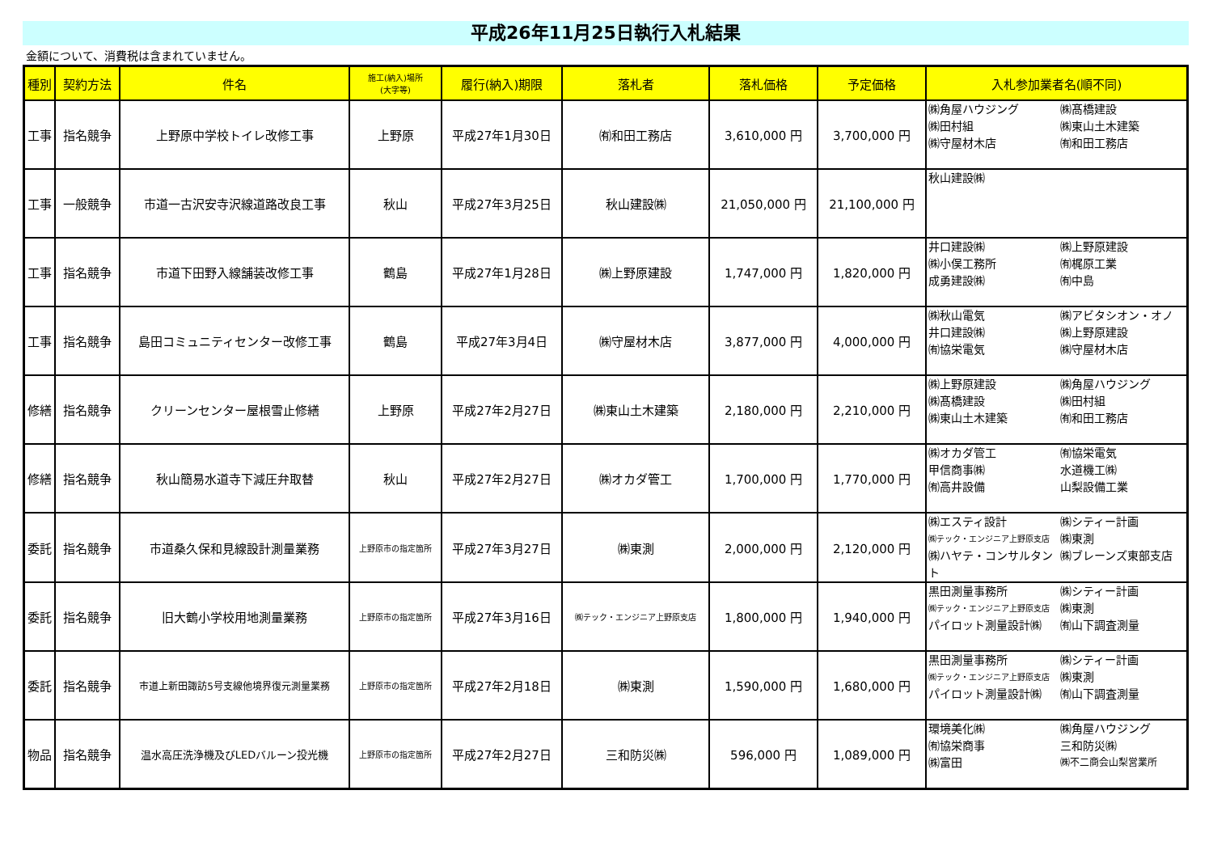平成26年11月25日執行入札結果
金額について、消費税は含まれていません。
| 種別 | 契約方法 | 件名 | 施工(納入)場所 (大字等) | 履行(納入)期限 | 落札者 | 落札価格 | 予定価格 | 入札参加業者名(順不同) |
| --- | --- | --- | --- | --- | --- | --- | --- | --- |
| 工事 | 指名競争 | 上野原中学校トイレ改修工事 | 上野原 | 平成27年1月30日 | ㈲和田工務店 | 3,610,000 円 | 3,700,000 円 | ㈱角屋ハウジング ㈱髙橋建設 ㈱田村組 ㈱東山土木建築 ㈱守屋材木店 ㈲和田工務店 |
| 工事 | 一般競争 | 市道一古沢安寺沢線道路改良工事 | 秋山 | 平成27年3月25日 | 秋山建設㈱ | 21,050,000 円 | 21,100,000 円 | 秋山建設㈱ |
| 工事 | 指名競争 | 市道下田野入線舗装改修工事 | 鶴島 | 平成27年1月28日 | ㈱上野原建設 | 1,747,000 円 | 1,820,000 円 | 井口建設㈱ ㈱上野原建設 ㈱小俣工務所 ㈲梶原工業 成勇建設㈱ ㈲中島 |
| 工事 | 指名競争 | 島田コミュニティセンター改修工事 | 鶴島 | 平成27年3月4日 | ㈱守屋材木店 | 3,877,000 円 | 4,000,000 円 | ㈱秋山電気 ㈱アビタシオン・オノ 井口建設㈱ ㈱上野原建設 ㈲協栄電気 ㈱守屋材木店 |
| 修繕 | 指名競争 | クリーンセンター屋根雪止修繕 | 上野原 | 平成27年2月27日 | ㈱東山土木建築 | 2,180,000 円 | 2,210,000 円 | ㈱上野原建設 ㈱角屋ハウジング ㈱髙橋建設 ㈱田村組 ㈱東山土木建築 ㈲和田工務店 |
| 修繕 | 指名競争 | 秋山簡易水道寺下減圧弁取替 | 秋山 | 平成27年2月27日 | ㈱オカダ管工 | 1,700,000 円 | 1,770,000 円 | ㈱オカダ管工 ㈲協栄電気 甲信商事㈱ 水道機工㈱ ㈲高井設備 山梨設備工業 |
| 委託 | 指名競争 | 市道桑久保和見線設計測量業務 | 上野原市の指定箇所 | 平成27年3月27日 | ㈱東測 | 2,000,000 円 | 2,120,000 円 | ㈱エスティ設計 ㈱シティー計画 ㈱テック・エンジニア上野原支店 ㈱東測 ㈱ハヤテ・コンサルタント ㈱ブレーンズ東部支店 |
| 委託 | 指名競争 | 旧大鶴小学校用地測量業務 | 上野原市の指定箇所 | 平成27年3月16日 | ㈱テック・エンジニア上野原支店 | 1,800,000 円 | 1,940,000 円 | 黒田測量事務所 ㈱シティー計画 ㈱テック・エンジニア上野原支店 ㈱東測 パイロット測量設計㈱ ㈲山下調査測量 |
| 委託 | 指名競争 | 市道上新田諏訪5号支線他境界復元測量業務 | 上野原市の指定箇所 | 平成27年2月18日 | ㈱東測 | 1,590,000 円 | 1,680,000 円 | 黒田測量事務所 ㈱シティー計画 ㈱テック・エンジニア上野原支店 ㈱東測 パイロット測量設計㈱ ㈲山下調査測量 |
| 物品 | 指名競争 | 温水高圧洗浄機及びLEDバルーン投光機 | 上野原市の指定箇所 | 平成27年2月27日 | 三和防災㈱ | 596,000 円 | 1,089,000 円 | 環境美化㈱ ㈱角屋ハウジング ㈲協栄商事 三和防災㈱ ㈱富田 ㈱不二商会山梨営業所 |